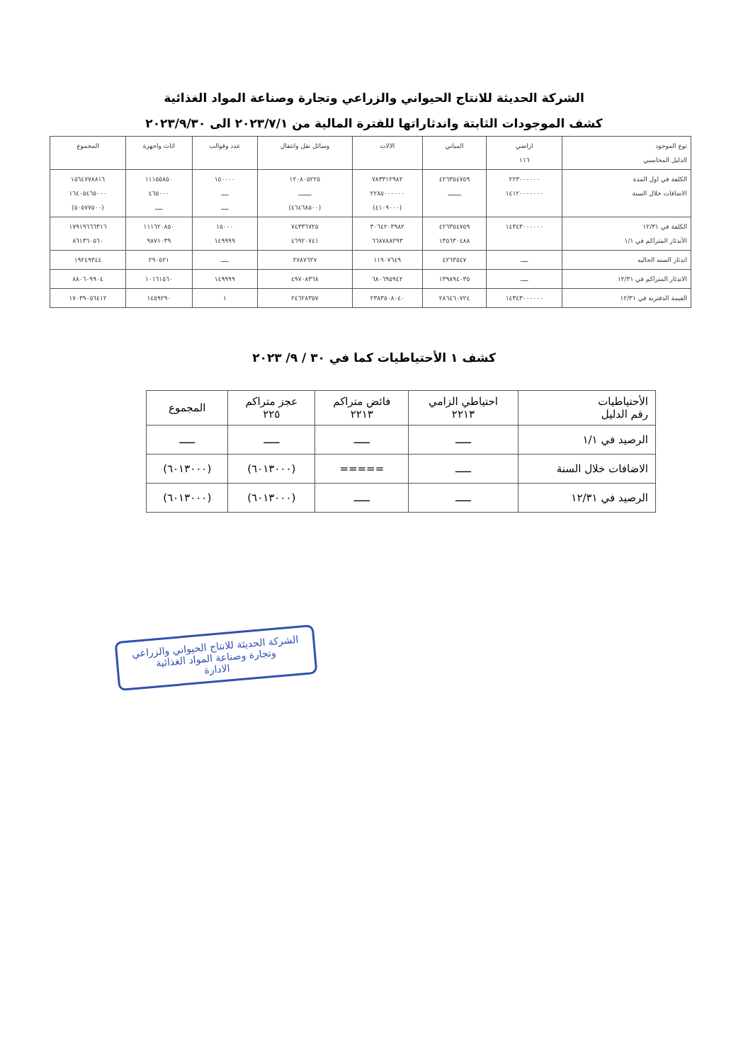الشركة الحديثة للانتاج الحيواني والزراعي وتجارة وصناعة المواد الغذائية
كشف الموجودات الثابتة واندثاراتها للفترة المالية من ٢٠٢٣/٧/١ الى ٢٠٢٣/٩/٣٠
| نوع الموجود الدليل المحاسبي | اراضي ١١٦ | المباني | الالات | وسائل نقل وانتقال | عدد وقوالب | اثاث واجهزة | المجموع |
| --- | --- | --- | --- | --- | --- | --- | --- |
| الكلفة في اول المدة الاضافات خلال السنة | ٢٢٣٠٠٠٠٠٠ ١٤١٢٠٠٠٠٠٠٠ | ٤٢٦٣٥٤٧٥٩ ـــــــ | ٧٨٣٣١٢٩٨٢ ٢٢٨٥٠٠٠٠٠٠ (٤١٠٩٠٠٠) | ١٢٠٨٠٥٢٢٥ ـــــــ (٤٦٤٦٨٥٠٠) | ١٥٠٠٠٠ ــــ ــــ | ١١١٥٥٨٥٠ ٤٦٥٠٠٠ ــــ | ١٥٦٤٧٧٨٨١٦ ١٦٤٠٥٤٦٥٠٠٠ (٥٠٥٧٧٥٠٠) |
| الكلفة في ١٢/٣١ الأندثار المتراكم في ١/١ | ١٤٣٤٣٠٠٠٠٠٠ | ٤٢٦٣٥٤٧٥٩ ١٣٥٦٣٠٤٨٨ | ٣٠٦٤٢٠٣٩٨٢ ٦٦٨٧٨٨٢٩٣ | ٧٤٣٣٦٧٢٥ ٤٦٩٢٠٧٤١ | ١٥٠٠٠ ١٤٩٩٩٩ | ١١١٦٢٠٨٥٠ ٩٨٧١٠٣٩ | ١٧٩١٩٦٦٦٣١٦ ٨٦١٣٦٠٥٦٠ |
| اندثار السنه الحاليه | ــــ | ٤٢٦٣٥٤٧ | ١١٩٠٧٦٤٩ | ٢٧٨٧٦٢٧ | ــــ | ٢٩٠٥٢١ | ١٩٢٤٩٣٤٤ |
| الاندثار المتراكم في ١٢/٣١ | ــــ | ١٣٩٨٩٤٠٣٥ | ٦٨٠٦٩٥٩٤٢ | ٤٩٧٠٨٣٦٨ | ١٤٩٩٩٩ | ١٠١٦١٥٦٠ | ٨٨٠٦٠٩٩٠٤ |
| القيمة الدفترية في ١٢/٣١ | ١٤٣٤٣٠٠٠٠٠٠ | ٢٨٦٤٦٠٧٢٤ | ٢٣٨٣٥٠٨٠٤٠ | ٢٤٦٢٨٣٥٧ | ١ | ١٤٥٩٢٩٠ | ١٧٠٣٩٠٥٦٤١٢ |
كشف ١ الأحتياطيات كما في ٣٠ / ٩/ ٢٠٢٣
| الأحتياطيات رقم الدليل | احتياطي الزامي ٢٢١٣ | فائض متراكم ٢٢١٣ | عجز متراكم ٢٢٥ | المجموع |
| --- | --- | --- | --- | --- |
| الرصيد في ١/١ | ـــــ | ـــــ | ـــــ | ـــــ |
| الاضافات خلال السنة | ـــــ | ===== | (٦٠١٣٠٠٠) | (٦٠١٣٠٠٠) |
| الرصيد في ١٢/٣١ | ـــــ | ـــــ | (٦٠١٣٠٠٠) | (٦٠١٣٠٠٠) |
الشركة الحديثة للانتاج الحيواني والزراعي
وتجارة وصناعة المواد الغذائية
الادارة